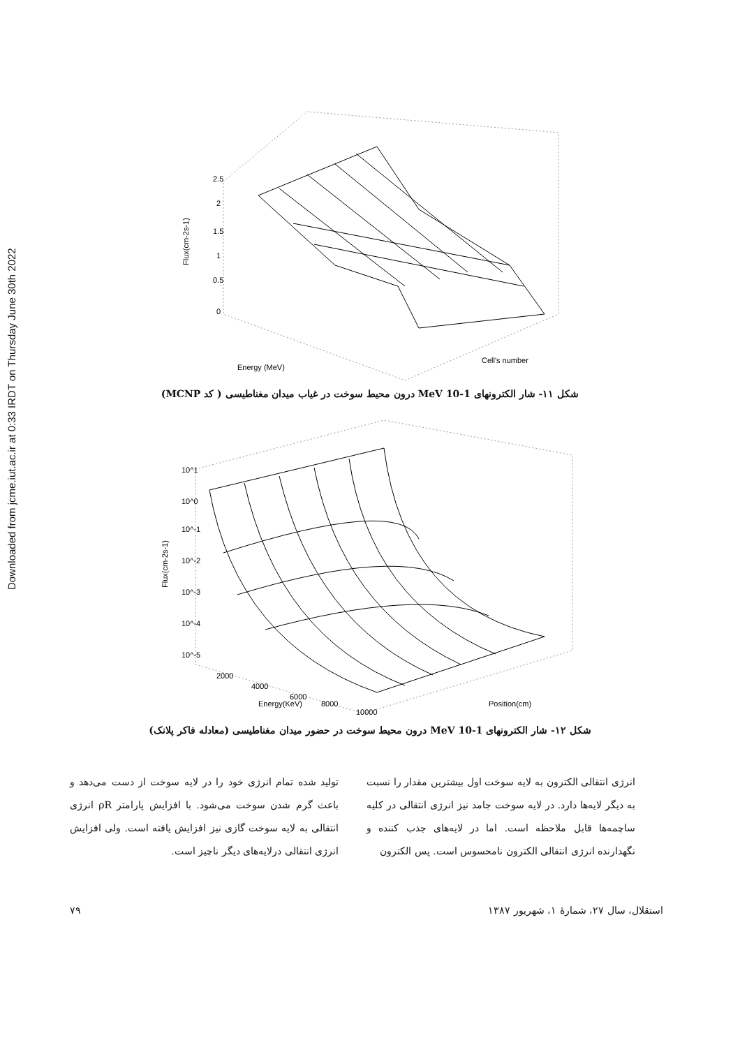Downloaded from jcme.iut.ac.ir at 0:33 IRDT on Thursday June 30th 2022
2.5
2
1.5
1
0.5
0
Flux(cm-2s-1)
Energy (MeV)
Cell's number
شکل ۱۱- شار الکترونهای 1-10 MeV درون محیط سوخت در غیاب میدان مغناطیسی ( کد MCNP)
10^1
10^0
10^-1
10^-2
10^-3
10^-4
10^-5
Flux(cm-2s-1)
2000
4000
6000
8000
10000
Energy(KeV)
Position(cm)
شکل ۱۲- شار الکترونهای 1-10 MeV درون محیط سوخت در حضور میدان مغناطیسی (معادله فاکر پلانک)
انرژی انتقالی الکترون به لایه سوخت اول بیشترین مقدار را نسبت به دیگر لایه‌ها دارد. در لایه سوخت جامد نیز انرژی انتقالی در کلیه ساچمه‌ها قابل ملاحظه است. اما در لایه‌های جذب کننده و نگهدارنده انرژی انتقالی الکترون نامحسوس است. پس الکترون
تولید شده تمام انرژی خود را در لایه سوخت از دست می‌دهد و باعث گرم شدن سوخت می‌شود. با افزایش پارامتر ρR انرژی انتقالی به لایه سوخت گازی نیز افزایش یافته است. ولی افزایش انرژی انتقالی درلایه‌های دیگر ناچیز است.
استقلال، سال ۲۷، شمارهٔ ۱، شهریور ۱۳۸۷ ۷۹